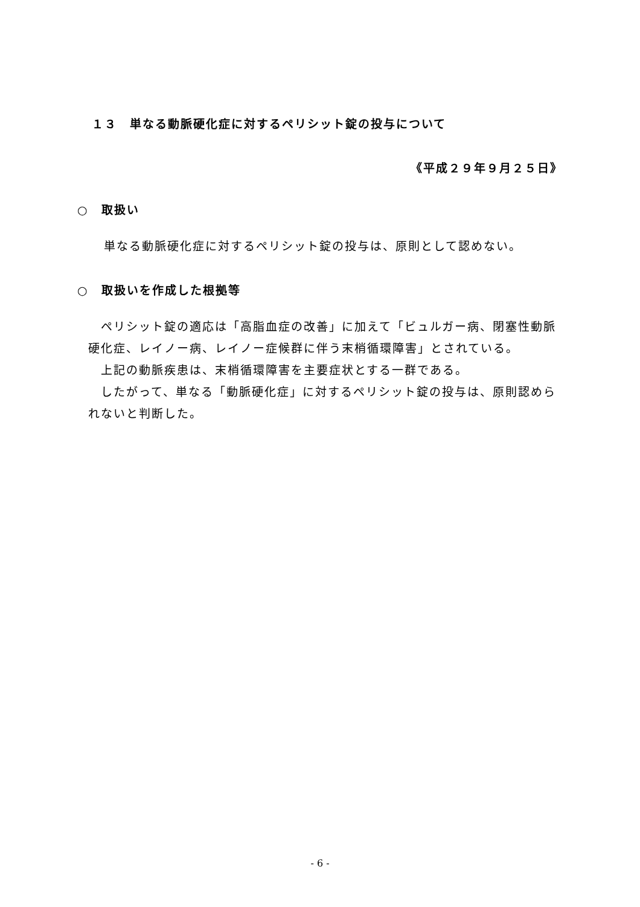１３　単なる動脈硬化症に対するペリシット錠の投与について
《平成２９年９月２５日》
○　取扱い
単なる動脈硬化症に対するペリシット錠の投与は、原則として認めない。
○　取扱いを作成した根拠等
　ペリシット錠の適応は「高脂血症の改善」に加えて「ビュルガー病、閉塞性動脈硬化症、レイノー病、レイノー症候群に伴う末梢循環障害」とされている。
　上記の動脈疾患は、末梢循環障害を主要症状とする一群である。
　したがって、単なる「動脈硬化症」に対するペリシット錠の投与は、原則認められないと判断した。
- 6 -